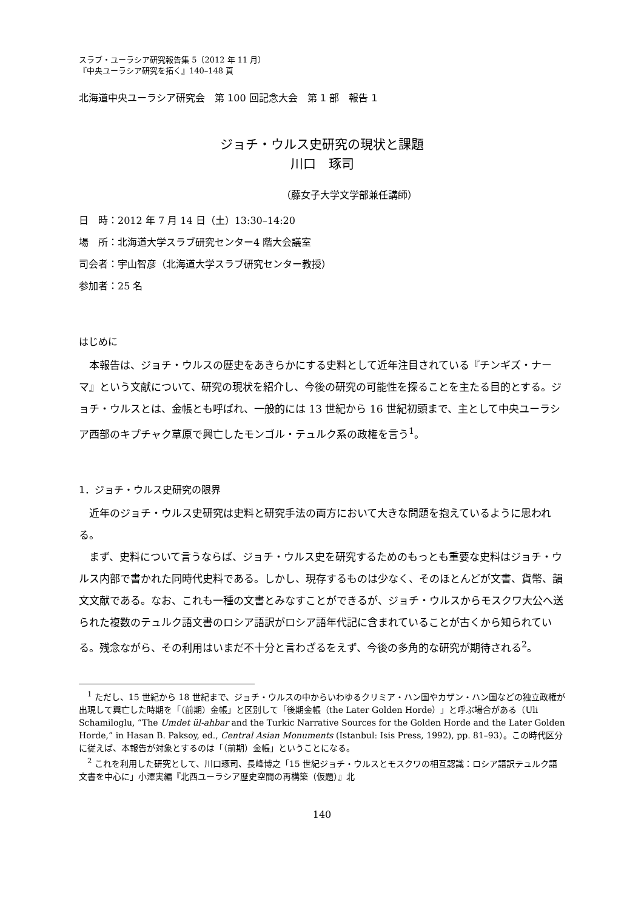スラブ・ユーラシア研究報告集 5（2012 年 11 月）
『中央ユーラシア研究を拓く』140–148 頁
北海道中央ユーラシア研究会　第 100 回記念大会　第 1 部　報告 1
ジョチ・ウルス史研究の現状と課題
川口　琢司
（藤女子大学文学部兼任講師）
日　時：2012 年 7 月 14 日（土）13:30–14:20
場　所：北海道大学スラブ研究センター4 階大会議室
司会者：宇山智彦（北海道大学スラブ研究センター教授）
参加者：25 名
はじめに
本報告は、ジョチ・ウルスの歴史をあきらかにする史料として近年注目されている『チンギズ・ナーマ』という文献について、研究の現状を紹介し、今後の研究の可能性を探ることを主たる目的とする。ジョチ・ウルスとは、金帳とも呼ばれ、一般的には 13 世紀から 16 世紀初頭まで、主として中央ユーラシア西部のキプチャク草原で興亡したモンゴル・テュルク系の政権を言う<sup>1</sup>。
1．ジョチ・ウルス史研究の限界
近年のジョチ・ウルス史研究は史料と研究手法の両方において大きな問題を抱えているように思われる。
まず、史料について言うならば、ジョチ・ウルス史を研究するためのもっとも重要な史料はジョチ・ウルス内部で書かれた同時代史料である。しかし、現存するものは少なく、そのほとんどが文書、貨幣、韻文文献である。なお、これも一種の文書とみなすことができるが、ジョチ・ウルスからモスクワ大公へ送られた複数のテュルク語文書のロシア語訳がロシア語年代記に含まれていることが古くから知られている。残念ながら、その利用はいまだ不十分と言わざるをえず、今後の多角的な研究が期待される<sup>2</sup>。
<sup>1</sup> ただし、15 世紀から 18 世紀まで、ジョチ・ウルスの中からいわゆるクリミア・ハン国やカザン・ハン国などの独立政権が出現して興亡した時期を「（前期）金帳」と区別して「後期金帳（the Later Golden Horde）」と呼ぶ場合がある（Uli Schamiloglu, “The Umdet ül-ahbar and the Turkic Narrative Sources for the Golden Horde and the Later Golden Horde,” in Hasan B. Paksoy, ed., Central Asian Monuments (Istanbul: Isis Press, 1992), pp. 81–93）。この時代区分に従えば、本報告が対象とするのは「（前期）金帳」ということになる。
<sup>2</sup> これを利用した研究として、川口琢司、長峰博之「15 世紀ジョチ・ウルスとモスクワの相互認識：ロシア語訳テュルク語文書を中心に」小澤実編『北西ユーラシア歴史空間の再構築（仮題）』北
140